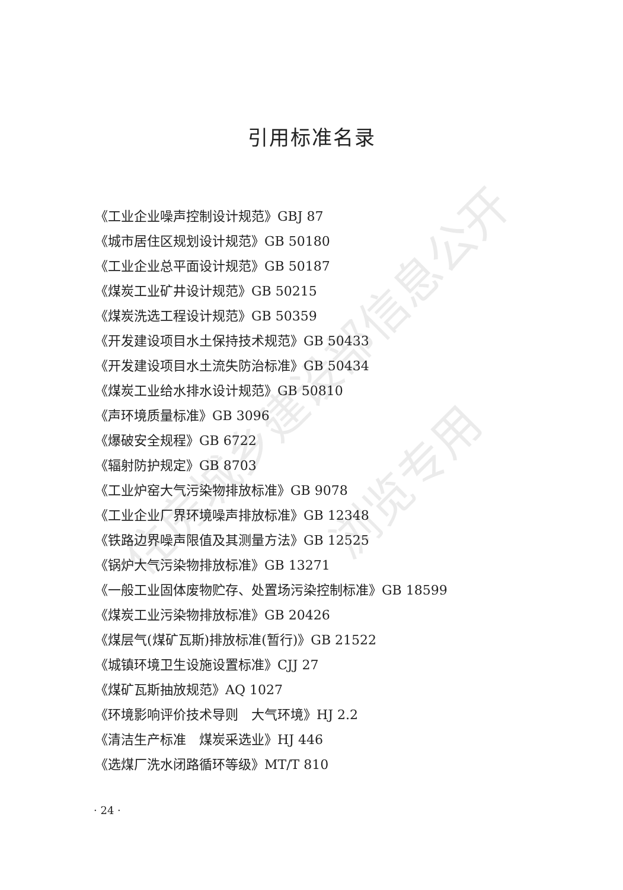住房城乡建设部信息公开
浏览专用
引用标准名录
《工业企业噪声控制设计规范》GBJ 87
《城市居住区规划设计规范》GB 50180
《工业企业总平面设计规范》GB 50187
《煤炭工业矿井设计规范》GB 50215
《煤炭洗选工程设计规范》GB 50359
《开发建设项目水土保持技术规范》GB 50433
《开发建设项目水土流失防治标准》GB 50434
《煤炭工业给水排水设计规范》GB 50810
《声环境质量标准》GB 3096
《爆破安全规程》GB 6722
《辐射防护规定》GB 8703
《工业炉窑大气污染物排放标准》GB 9078
《工业企业厂界环境噪声排放标准》GB 12348
《铁路边界噪声限值及其测量方法》GB 12525
《锅炉大气污染物排放标准》GB 13271
《一般工业固体废物贮存、处置场污染控制标准》GB 18599
《煤炭工业污染物排放标准》GB 20426
《煤层气(煤矿瓦斯)排放标准(暂行)》GB 21522
《城镇环境卫生设施设置标准》CJJ 27
《煤矿瓦斯抽放规范》AQ 1027
《环境影响评价技术导则　大气环境》HJ 2.2
《清洁生产标准　煤炭采选业》HJ 446
《选煤厂洗水闭路循环等级》MT/T 810
· 24 ·